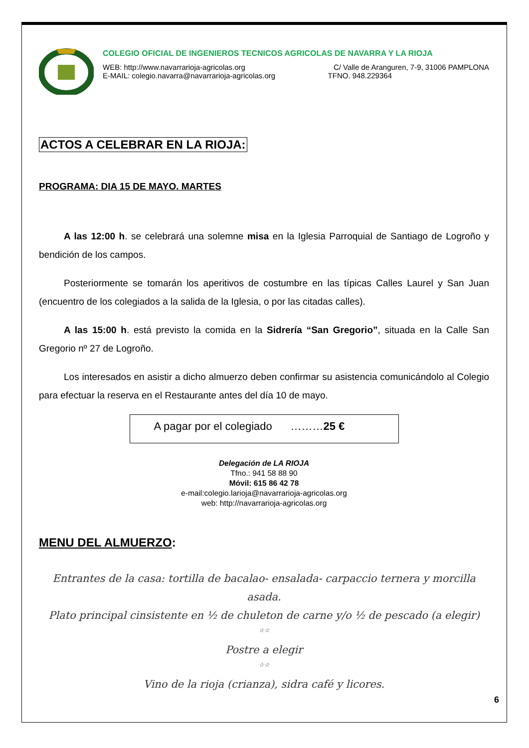COLEGIO OFICIAL DE INGENIEROS TECNICOS AGRICOLAS DE NAVARRA Y LA RIOJA
WEB: http://www.navarrarioja-agricolas.org C/ Valle de Aranguren, 7-9, 31006 PAMPLONA
E-MAIL: colegio.navarra@navarrarioja-agricolas.org TFNO. 948.229364
ACTOS A CELEBRAR EN LA RIOJA:
PROGRAMA: DIA 15 DE MAYO. MARTES
A las 12:00 h. se celebrará una solemne misa en la Iglesia Parroquial de Santiago de Logroño y bendición de los campos.
Posteriormente se tomarán los aperitivos de costumbre en las típicas Calles Laurel y San Juan (encuentro de los colegiados a la salida de la Iglesia, o por las citadas calles).
A las 15:00 h. está previsto la comida en la Sidrería “San Gregorio”, situada en la Calle San Gregorio nº 27 de Logroño.
Los interesados en asistir a dicho almuerzo deben confirmar su asistencia comunicándolo al Colegio para efectuar la reserva en el Restaurante antes del día 10 de mayo.
A pagar por el colegiado ………25 €
Delegación de LA RIOJA
Tfno.: 941 58 88 90
Móvil: 615 86 42 78
e-mail:colegio.larioja@navarrarioja-agricolas.org
web: http://navarrarioja-agricolas.org
MENU DEL ALMUERZO:
Entrantes de la casa: tortilla de bacalao- ensalada- carpaccio ternera y morcilla asada.
Plato principal cinsistente en ½ de chuleton de carne y/o ½ de pescado (a elegir)
☆☆
Postre a elegir
☆☆
Vino de la rioja (crianza), sidra café y licores.
6